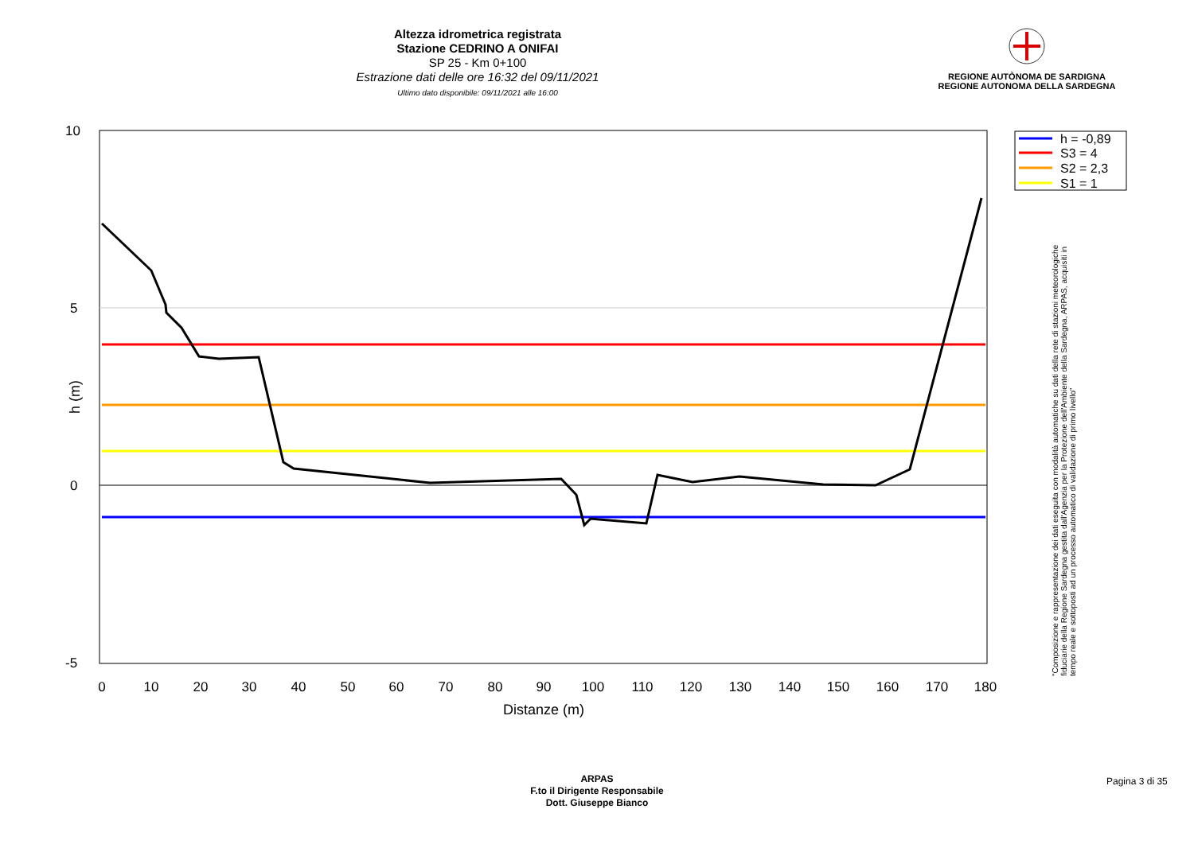Altezza idrometrica registrata
Stazione CEDRINO A ONIFAI
SP 25 - Km 0+100
Estrazione dati delle ore 16:32 del 09/11/2021
Ultimo dato disponibile: 09/11/2021 alle 16:00
REGIONE AUTÒNOMA DE SARDIGNA
REGIONE AUTONOMA DELLA SARDEGNA
10
5
0
-5
h (m)
0
10
20
30
40
50
60
70
80
90
100
110
120
130
140
150
160
170
180
Distanze (m)
h = -0,89
S3 = 4
S2 = 2,3
S1 = 1
"Composizione e rappresentazione dei dati eseguita con modalità automatiche su dati della rete di stazioni meteorologiche fiduciarie della Regione Sardegna gestita dall'Agenzia per la Protezione dell'Ambiente della Sardegna, ARPAS, acquisiti in tempo reale e sottoposti ad un processo automatico di validazione di primo livello"
ARPAS
F.to il Dirigente Responsabile
Dott. Giuseppe Bianco
Pagina 3 di 35